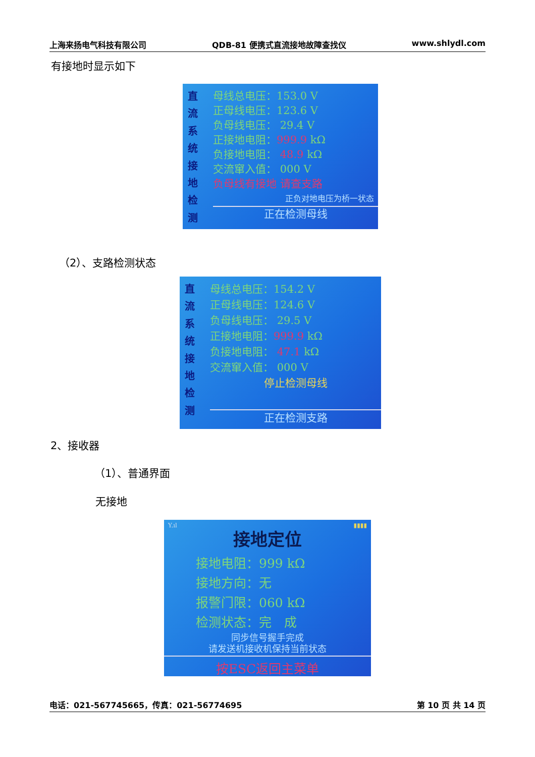上海来扬电气科技有限公司 QDB-81 便携式直流接地故障查找仪 www.shlydl.com
有接地时显示如下
直
流
系
统
接
地
检
测
母线总电压：153.0 V
正母线电压：123.6 V
负母线电压： 29.4 V
正接地电阻：999.9 kΩ
负接地电阻： 48.9 kΩ
交流窜入值： 000 V
负母线有接地 请查支路
正负对地电压为桥一状态
正在检测母线
（2）、支路检测状态
直
流
系
统
接
地
检
测
母线总电压：154.2 V
正母线电压：124.6 V
负母线电压： 29.5 V
正接地电阻：999.9 kΩ
负接地电阻： 47.1 kΩ
交流窜入值： 000 V
停止检测母线
正在检测支路
2、接收器
（1）、普通界面
无接地
Y.ıl ▮▮▮▮
接地定位
接地电阻：999 kΩ
接地方向：无
报警门限：060 kΩ
检测状态：完　成
同步信号握手完成
请发送机接收机保持当前状态
按ESC返回主菜单
电话：021-567745665，传真：021-56774695 第 10 页 共 14 页